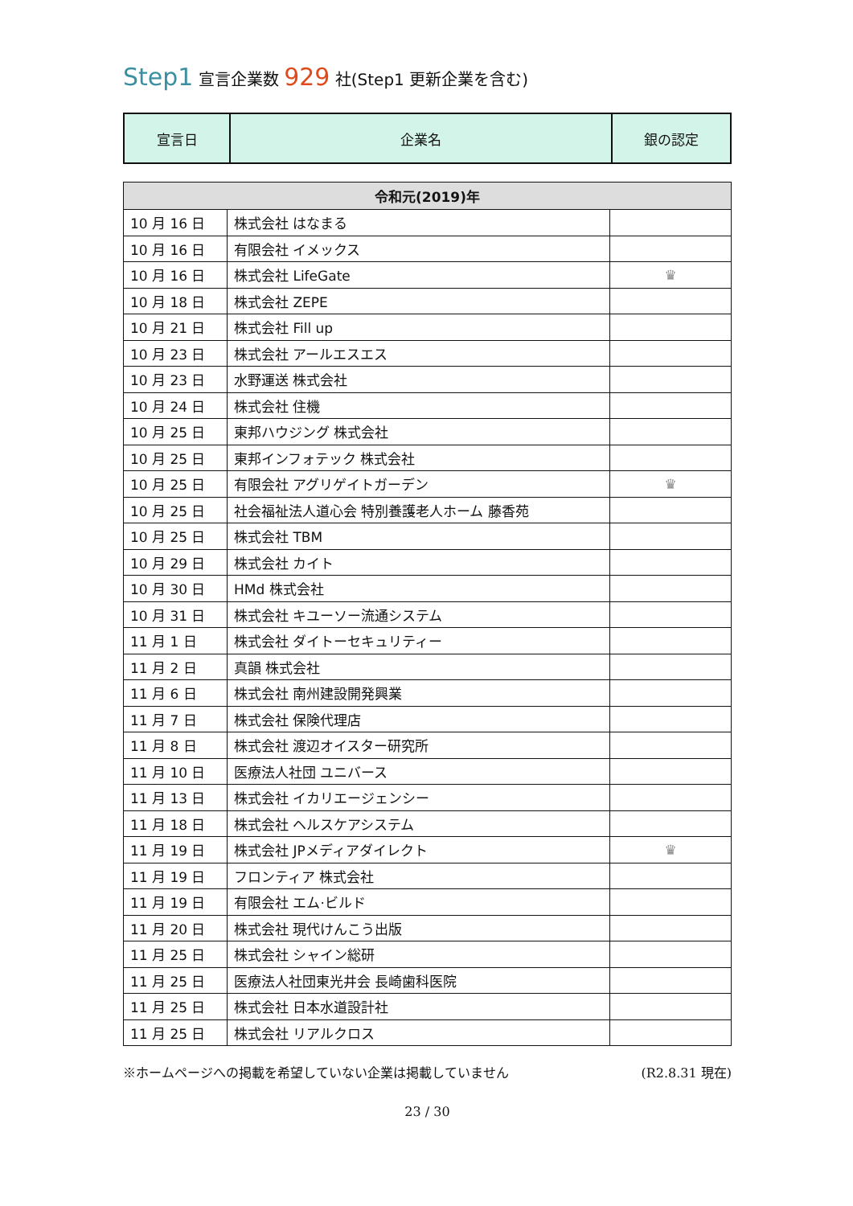Step1 宣言企業数 929 社(Step1 更新企業を含む)
| 宣言日 | 企業名 | 銀の認定 |
| 令和元(2019)年 | | |
| --- | --- | --- |
| 10 月 16 日 | 株式会社 はなまる | |
| 10 月 16 日 | 有限会社 イメックス | |
| 10 月 16 日 | 株式会社 LifeGate | ♛ |
| 10 月 18 日 | 株式会社 ZEPE | |
| 10 月 21 日 | 株式会社 Fill up | |
| 10 月 23 日 | 株式会社 アールエスエス | |
| 10 月 23 日 | 水野運送 株式会社 | |
| 10 月 24 日 | 株式会社 住機 | |
| 10 月 25 日 | 東邦ハウジング 株式会社 | |
| 10 月 25 日 | 東邦インフォテック 株式会社 | |
| 10 月 25 日 | 有限会社 アグリゲイトガーデン | ♛ |
| 10 月 25 日 | 社会福祉法人道心会 特別養護老人ホーム 藤香苑 | |
| 10 月 25 日 | 株式会社 TBM | |
| 10 月 29 日 | 株式会社 カイト | |
| 10 月 30 日 | HMd 株式会社 | |
| 10 月 31 日 | 株式会社 キユーソー流通システム | |
| 11 月 1 日 | 株式会社 ダイトーセキュリティー | |
| 11 月 2 日 | 真韻 株式会社 | |
| 11 月 6 日 | 株式会社 南州建設開発興業 | |
| 11 月 7 日 | 株式会社 保険代理店 | |
| 11 月 8 日 | 株式会社 渡辺オイスター研究所 | |
| 11 月 10 日 | 医療法人社団 ユニバース | |
| 11 月 13 日 | 株式会社 イカリエージェンシー | |
| 11 月 18 日 | 株式会社 ヘルスケアシステム | |
| 11 月 19 日 | 株式会社 JPメディアダイレクト | ♛ |
| 11 月 19 日 | フロンティア 株式会社 | |
| 11 月 19 日 | 有限会社 エム·ビルド | |
| 11 月 20 日 | 株式会社 現代けんこう出版 | |
| 11 月 25 日 | 株式会社 シャイン総研 | |
| 11 月 25 日 | 医療法人社団東光井会 長崎歯科医院 | |
| 11 月 25 日 | 株式会社 日本水道設計社 | |
| 11 月 25 日 | 株式会社 リアルクロス | |
※ホームページへの掲載を希望していない企業は掲載していません (R2.8.31 現在)
23 / 30